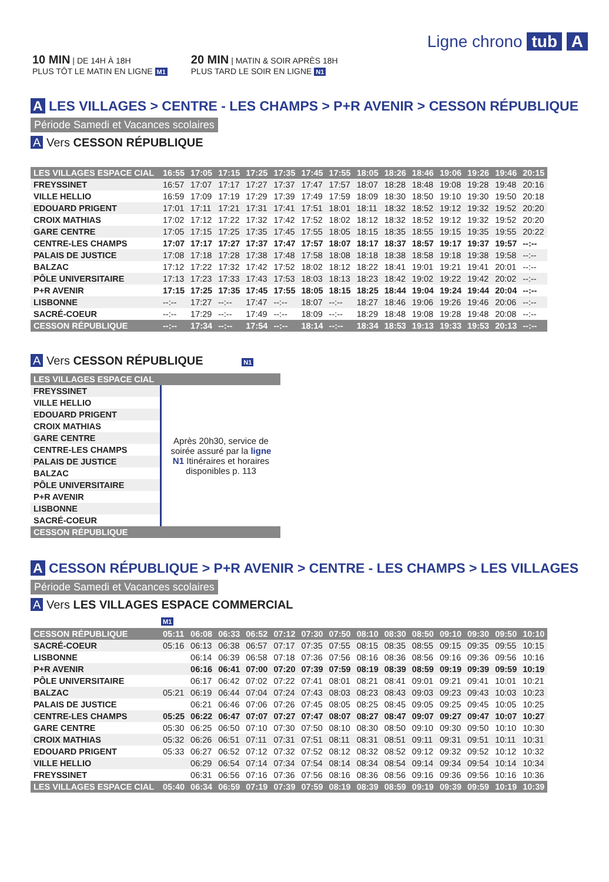Ligne chrono tub A
10 MIN | DE 14H À 18H
PLUS TÔT LE MATIN EN LIGNE M1
20 MIN | MATIN & SOIR APRÈS 18H
PLUS TARD LE SOIR EN LIGNE N1
A LES VILLAGES > CENTRE - LES CHAMPS > P+R AVENIR > CESSON RÉPUBLIQUE
Période Samedi et Vacances scolaires
A Vers CESSON RÉPUBLIQUE
| LES VILLAGES ESPACE CIAL | 16:55 | 17:05 | 17:15 | 17:25 | 17:35 | 17:45 | 17:55 | 18:05 | 18:26 | 18:46 | 19:06 | 19:26 | 19:46 | 20:15 |
| FREYSSINET | 16:57 | 17:07 | 17:17 | 17:27 | 17:37 | 17:47 | 17:57 | 18:07 | 18:28 | 18:48 | 19:08 | 19:28 | 19:48 | 20:16 |
| VILLE HELLIO | 16:59 | 17:09 | 17:19 | 17:29 | 17:39 | 17:49 | 17:59 | 18:09 | 18:30 | 18:50 | 19:10 | 19:30 | 19:50 | 20:18 |
| EDOUARD PRIGENT | 17:01 | 17:11 | 17:21 | 17:31 | 17:41 | 17:51 | 18:01 | 18:11 | 18:32 | 18:52 | 19:12 | 19:32 | 19:52 | 20:20 |
| CROIX MATHIAS | 17:02 | 17:12 | 17:22 | 17:32 | 17:42 | 17:52 | 18:02 | 18:12 | 18:32 | 18:52 | 19:12 | 19:32 | 19:52 | 20:20 |
| GARE CENTRE | 17:05 | 17:15 | 17:25 | 17:35 | 17:45 | 17:55 | 18:05 | 18:15 | 18:35 | 18:55 | 19:15 | 19:35 | 19:55 | 20:22 |
| CENTRE-LES CHAMPS | 17:07 | 17:17 | 17:27 | 17:37 | 17:47 | 17:57 | 18:07 | 18:17 | 18:37 | 18:57 | 19:17 | 19:37 | 19:57 | --:-- |
| PALAIS DE JUSTICE | 17:08 | 17:18 | 17:28 | 17:38 | 17:48 | 17:58 | 18:08 | 18:18 | 18:38 | 18:58 | 19:18 | 19:38 | 19:58 | --:-- |
| BALZAC | 17:12 | 17:22 | 17:32 | 17:42 | 17:52 | 18:02 | 18:12 | 18:22 | 18:41 | 19:01 | 19:21 | 19:41 | 20:01 | --:-- |
| PÔLE UNIVERSITAIRE | 17:13 | 17:23 | 17:33 | 17:43 | 17:53 | 18:03 | 18:13 | 18:23 | 18:42 | 19:02 | 19:22 | 19:42 | 20:02 | --:-- |
| P+R AVENIR | 17:15 | 17:25 | 17:35 | 17:45 | 17:55 | 18:05 | 18:15 | 18:25 | 18:44 | 19:04 | 19:24 | 19:44 | 20:04 | --:-- |
| LISBONNE | --:-- | 17:27 | --:-- | 17:47 | --:-- | 18:07 | --:-- | 18:27 | 18:46 | 19:06 | 19:26 | 19:46 | 20:06 | --:-- |
| SACRÉ-COEUR | --:-- | 17:29 | --:-- | 17:49 | --:-- | 18:09 | --:-- | 18:29 | 18:48 | 19:08 | 19:28 | 19:48 | 20:08 | --:-- |
| CESSON RÉPUBLIQUE | --:-- | 17:34 | --:-- | 17:54 | --:-- | 18:14 | --:-- | 18:34 | 18:53 | 19:13 | 19:33 | 19:53 | 20:13 | --:-- |
A Vers CESSON RÉPUBLIQUE N1
| LES VILLAGES ESPACE CIAL | |
| FREYSSINET | Après 20h30, service de soirée assuré par la ligne N1 Itinéraires et horaires disponibles p. 113 |
| VILLE HELLIO | |
| EDOUARD PRIGENT | |
| CROIX MATHIAS | |
| GARE CENTRE | |
| CENTRE-LES CHAMPS | |
| PALAIS DE JUSTICE | |
| BALZAC | |
| PÔLE UNIVERSITAIRE | |
| P+R AVENIR | |
| LISBONNE | |
| SACRÉ-COEUR | |
| CESSON RÉPUBLIQUE | |
A CESSON RÉPUBLIQUE > P+R AVENIR > CENTRE - LES CHAMPS > LES VILLAGES
Période Samedi et Vacances scolaires
A Vers LES VILLAGES ESPACE COMMERCIAL
M1
| CESSON RÉPUBLIQUE | 05:11 | 06:08 | 06:33 | 06:52 | 07:12 | 07:30 | 07:50 | 08:10 | 08:30 | 08:50 | 09:10 | 09:30 | 09:50 | 10:10 |
| SACRÉ-COEUR | 05:16 | 06:13 | 06:38 | 06:57 | 07:17 | 07:35 | 07:55 | 08:15 | 08:35 | 08:55 | 09:15 | 09:35 | 09:55 | 10:15 |
| LISBONNE | | 06:14 | 06:39 | 06:58 | 07:18 | 07:36 | 07:56 | 08:16 | 08:36 | 08:56 | 09:16 | 09:36 | 09:56 | 10:16 |
| P+R AVENIR | | 06:16 | 06:41 | 07:00 | 07:20 | 07:39 | 07:59 | 08:19 | 08:39 | 08:59 | 09:19 | 09:39 | 09:59 | 10:19 |
| PÔLE UNIVERSITAIRE | | 06:17 | 06:42 | 07:02 | 07:22 | 07:41 | 08:01 | 08:21 | 08:41 | 09:01 | 09:21 | 09:41 | 10:01 | 10:21 |
| BALZAC | 05:21 | 06:19 | 06:44 | 07:04 | 07:24 | 07:43 | 08:03 | 08:23 | 08:43 | 09:03 | 09:23 | 09:43 | 10:03 | 10:23 |
| PALAIS DE JUSTICE | | 06:21 | 06:46 | 07:06 | 07:26 | 07:45 | 08:05 | 08:25 | 08:45 | 09:05 | 09:25 | 09:45 | 10:05 | 10:25 |
| CENTRE-LES CHAMPS | 05:25 | 06:22 | 06:47 | 07:07 | 07:27 | 07:47 | 08:07 | 08:27 | 08:47 | 09:07 | 09:27 | 09:47 | 10:07 | 10:27 |
| GARE CENTRE | 05:30 | 06:25 | 06:50 | 07:10 | 07:30 | 07:50 | 08:10 | 08:30 | 08:50 | 09:10 | 09:30 | 09:50 | 10:10 | 10:30 |
| CROIX MATHIAS | 05:32 | 06:26 | 06:51 | 07:11 | 07:31 | 07:51 | 08:11 | 08:31 | 08:51 | 09:11 | 09:31 | 09:51 | 10:11 | 10:31 |
| EDOUARD PRIGENT | 05:33 | 06:27 | 06:52 | 07:12 | 07:32 | 07:52 | 08:12 | 08:32 | 08:52 | 09:12 | 09:32 | 09:52 | 10:12 | 10:32 |
| VILLE HELLIO | | 06:29 | 06:54 | 07:14 | 07:34 | 07:54 | 08:14 | 08:34 | 08:54 | 09:14 | 09:34 | 09:54 | 10:14 | 10:34 |
| FREYSSINET | | 06:31 | 06:56 | 07:16 | 07:36 | 07:56 | 08:16 | 08:36 | 08:56 | 09:16 | 09:36 | 09:56 | 10:16 | 10:36 |
| LES VILLAGES ESPACE CIAL | 05:40 | 06:34 | 06:59 | 07:19 | 07:39 | 07:59 | 08:19 | 08:39 | 08:59 | 09:19 | 09:39 | 09:59 | 10:19 | 10:39 |